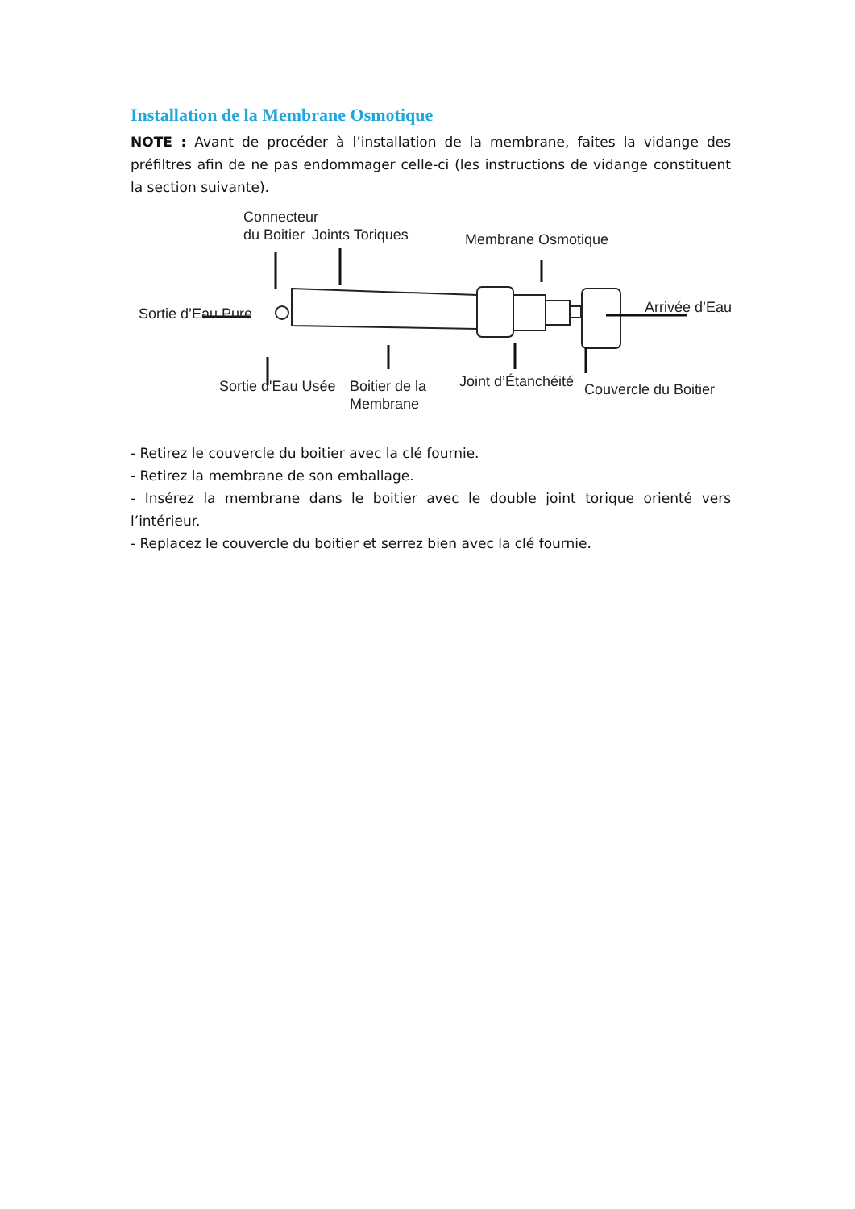Installation de la Membrane Osmotique
NOTE : Avant de procéder à l’installation de la membrane, faites la vidange des préfiltres afin de ne pas endommager celle-ci (les instructions de vidange constituent la section suivante).
Connecteur
du Boitier Joints Toriques Membrane Osmotique
Sortie d’Eau Pure Arrivée d’Eau
Sortie d'Eau Usée Boitier de la
Membrane
Joint d’Étanchéité Couvercle du Boitier
- Retirez le couvercle du boitier avec la clé fournie.
- Retirez la membrane de son emballage.
- Insérez la membrane dans le boitier avec le double joint torique orienté vers l’intérieur.
- Replacez le couvercle du boitier et serrez bien avec la clé fournie.